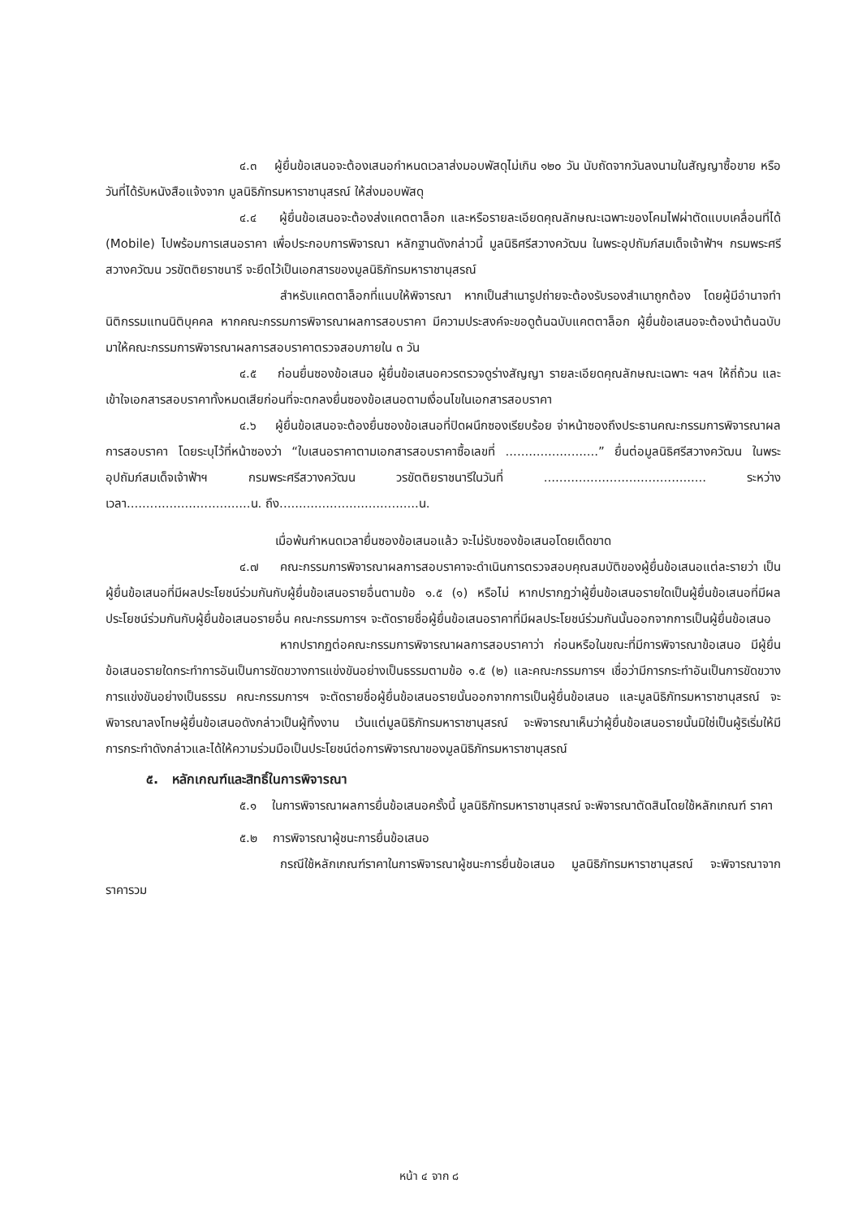๔.๓ ผู้ยื่นข้อเสนอจะต้องเสนอกำหนดเวลาส่งมอบพัสดุไม่เกิน ๑๒๐ วัน นับถัดจากวันลงนามในสัญญาซื้อขาย หรือวันที่ได้รับหนังสือแจ้งจาก มูลนิธิภัทรมหาราชานุสรณ์ ให้ส่งมอบพัสดุ
๔.๔ ผู้ยื่นข้อเสนอจะต้องส่งแคตตาล็อก และหรือรายละเอียดคุณลักษณะเฉพาะของโคมไฟผ่าตัดแบบเคลื่อนที่ได้ (Mobile) ไปพร้อมการเสนอราคา เพื่อประกอบการพิจารณา หลักฐานดังกล่าวนี้ มูลนิธิศรีสวางควัฒน ในพระอุปถัมภ์สมเด็จเจ้าฟ้าฯ กรมพระศรีสวางควัฒน วรขัตติยราชนารี จะยึดไว้เป็นเอกสารของมูลนิธิภัทรมหาราชานุสรณ์
สำหรับแคตตาล็อกที่แนบให้พิจารณา หากเป็นสำเนารูปถ่ายจะต้องรับรองสำเนาถูกต้อง โดยผู้มีอำนาจทำนิติกรรมแทนนิติบุคคล หากคณะกรรมการพิจารณาผลการสอบราคา มีความประสงค์จะขอดูต้นฉบับแคตตาล็อก ผู้ยื่นข้อเสนอจะต้องนำต้นฉบับมาให้คณะกรรมการพิจารณาผลการสอบราคาตรวจสอบภายใน ๓ วัน
๔.๕ ก่อนยื่นซองข้อเสนอ ผู้ยื่นข้อเสนอควรตรวจดูร่างสัญญา รายละเอียดคุณลักษณะเฉพาะ ฯลฯ ให้ถี่ถ้วน และเข้าใจเอกสารสอบราคาทั้งหมดเสียก่อนที่จะตกลงยื่นซองข้อเสนอตามเงื่อนไขในเอกสารสอบราคา
๔.๖ ผู้ยื่นข้อเสนอจะต้องยื่นซองข้อเสนอที่ปิดผนึกซองเรียบร้อย จ่าหน้าซองถึงประธานคณะกรรมการพิจารณาผลการสอบราคา โดยระบุไว้ที่หน้าซองว่า “ใบเสนอราคาตามเอกสารสอบราคาซื้อเลขที่ ........................” ยื่นต่อมูลนิธิศรีสวางควัฒน ในพระอุปถัมภ์สมเด็จเจ้าฟ้าฯ กรมพระศรีสวางควัฒน วรขัตติยราชนารีในวันที่ .......................................... ระหว่างเวลา................................น. ถึง....................................น.
เมื่อพ้นกำหนดเวลายื่นซองข้อเสนอแล้ว จะไม่รับซองข้อเสนอโดยเด็ดขาด
๔.๗ คณะกรรมการพิจารณาผลการสอบราคาจะดำเนินการตรวจสอบคุณสมบัติของผู้ยื่นข้อเสนอแต่ละรายว่า เป็นผู้ยื่นข้อเสนอที่มีผลประโยชน์ร่วมกันกับผู้ยื่นข้อเสนอรายอื่นตามข้อ ๑.๕ (๑) หรือไม่ หากปรากฏว่าผู้ยื่นข้อเสนอรายใดเป็นผู้ยื่นข้อเสนอที่มีผลประโยชน์ร่วมกันกับผู้ยื่นข้อเสนอรายอื่น คณะกรรมการฯ จะตัดรายชื่อผู้ยื่นข้อเสนอราคาที่มีผลประโยชน์ร่วมกันนั้นออกจากการเป็นผู้ยื่นข้อเสนอ
หากปรากฏต่อคณะกรรมการพิจารณาผลการสอบราคาว่า ก่อนหรือในขณะที่มีการพิจารณาข้อเสนอ มีผู้ยื่นข้อเสนอรายใดกระทำการอันเป็นการขัดขวางการแข่งขันอย่างเป็นธรรมตามข้อ ๑.๕ (๒) และคณะกรรมการฯ เชื่อว่ามีการกระทำอันเป็นการขัดขวางการแข่งขันอย่างเป็นธรรม คณะกรรมการฯ จะตัดรายชื่อผู้ยื่นข้อเสนอรายนั้นออกจากการเป็นผู้ยื่นข้อเสนอ และมูลนิธิภัทรมหาราชานุสรณ์ จะพิจารณาลงโทษผู้ยื่นข้อเสนอดังกล่าวเป็นผู้ทิ้งงาน เว้นแต่มูลนิธิภัทรมหาราชานุสรณ์ จะพิจารณาเห็นว่าผู้ยื่นข้อเสนอรายนั้นมิใช่เป็นผู้ริเริ่มให้มีการกระทำดังกล่าวและได้ให้ความร่วมมือเป็นประโยชน์ต่อการพิจารณาของมูลนิธิภัทรมหาราชานุสรณ์
๕. หลักเกณฑ์และสิทธิ์ในการพิจารณา
๕.๑ ในการพิจารณาผลการยื่นข้อเสนอครั้งนี้ มูลนิธิภัทรมหาราชานุสรณ์ จะพิจารณาตัดสินโดยใช้หลักเกณฑ์ ราคา
๕.๒ การพิจารณาผู้ชนะการยื่นข้อเสนอ
กรณีใช้หลักเกณฑ์ราคาในการพิจารณาผู้ชนะการยื่นข้อเสนอ มูลนิธิภัทรมหาราชานุสรณ์ จะพิจารณาจาก ราคารวม
หน้า ๔ จาก ๘